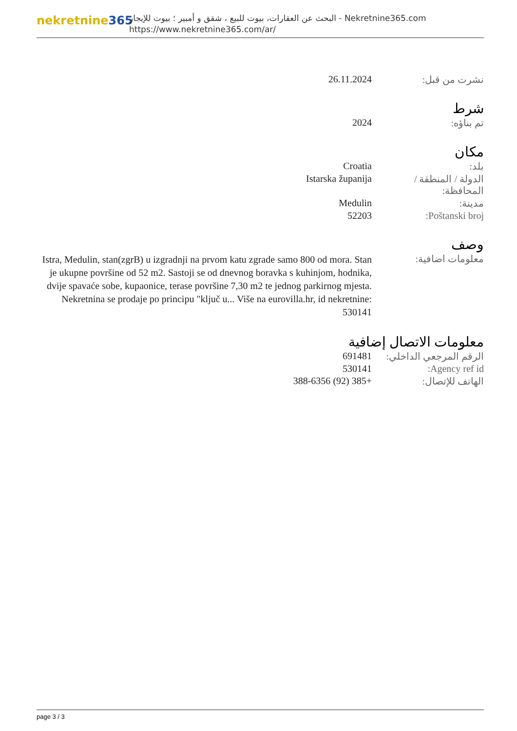nekretnine365
البحث عن العقارات، بيوت للبيع ، شقق و أمبير ؛ بيوت للإيجار - Nekretnine365.com
https://www.nekretnine365.com/ar/
| نشرت من قبل: | 26.11.2024 |
شرط
| تم بناؤه: | 2024 |
مكان
| بلد: | Croatia |
| الدولة / المنطقة / المحافظة: | Istarska županija |
| مدينة: | Medulin |
| Poštanski broj: | 52203 |
وصف
| معلومات اضافية: | Istra, Medulin, stan(zgrB) u izgradnji na prvom katu zgrade samo 800 od mora. Stan je ukupne površine od 52 m2. Sastoji se od dnevnog boravka s kuhinjom, hodnika, dvije spavaće sobe, kupaonice, terase površine 7,30 m2 te jednog parkirnog mjesta. Nekretnina se prodaje po principu "ključ u... Više na eurovilla.hr, id nekretnine: 530141 |
معلومات الاتصال إضافية
| الرقم المرجعي الداخلي: | 691481 |
| Agency ref id: | 530141 |
| الهاتف للإتصال: | +385 (92) 388-6356 |
page 3 / 3